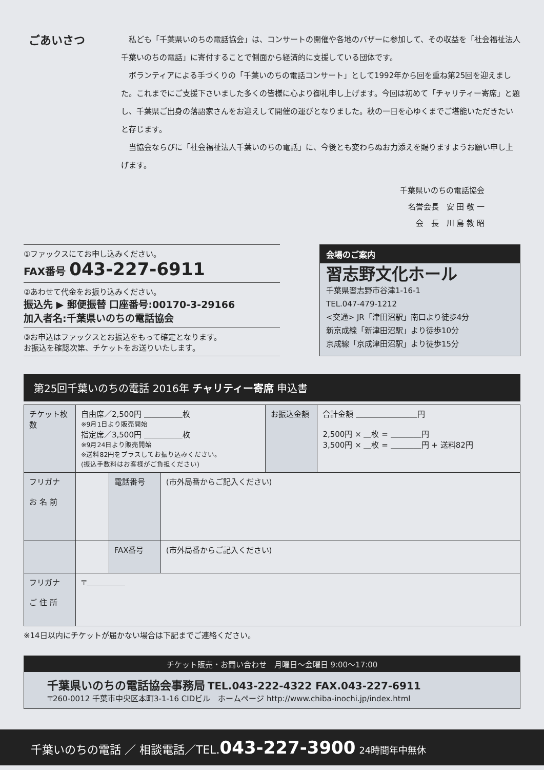ごあいさつ
私ども「千葉県いのちの電話協会」は、コンサートの開催や各地のバザーに参加して、その収益を「社会福祉法人千葉いのちの電話」に寄付することで側面から経済的に支援している団体です。
ボランティアによる手づくりの「千葉いのちの電話コンサート」として1992年から回を重ね第25回を迎えました。これまでにご支援下さいました多くの皆様に心より御礼申し上げます。今回は初めて「チャリティー寄席」と題し、千葉県ご出身の落語家さんをお迎えして開催の運びとなりました。秋の一日を心ゆくまでご堪能いただきたいと存じます。
当協会ならびに「社会福祉法人千葉いのちの電話」に、今後とも変わらぬお力添えを賜りますようお願い申し上げます。
千葉県いのちの電話協会
名誉会長　安 田 敬 一
会　長　川 島 教 昭
①ファックスにてお申し込みください。
FAX番号 043-227-6911
②あわせて代金をお振り込みください。
振込先 ▶ 郵便振替 口座番号:00170-3-29166
加入者名:千葉県いのちの電話協会
③お申込はファックスとお振込をもって確定となります。
お振込を確認次第、チケットをお送りいたします。
会場のご案内
習志野文化ホール
千葉県習志野市谷津1-16-1
TEL.047-479-1212
<交通> JR「津田沼駅」南口より徒歩4分
新京成線「新津田沼駅」より徒歩10分
京成線「京成津田沼駅」より徒歩15分
第25回千葉いのちの電話 2016年 チャリティー寄席 申込書
| チケット枚数 | 自由席／2,500円 ＿＿＿＿＿枚 ※9月1日より販売開始 指定席／3,500円 ＿＿＿＿＿枚 ※9月24日より販売開始 ※送料82円をプラスしてお振り込みください。 (振込手数料はお客様がご負担ください) | お振込金額 | 合計金額 ＿＿＿＿＿＿＿＿円 2,500円 × ＿枚 = ＿＿＿＿円 3,500円 × ＿枚 = ＿＿＿＿円 + 送料82円 |
| フリガナ お 名 前 | | 電話番号 | (市外局番からご記入ください) |
| | | FAX番号 | (市外局番からご記入ください) |
| フリガナ ご 住 所 | 〒＿＿＿＿＿ | | |
※14日以内にチケットが届かない場合は下記までご連絡ください。
チケット販売・お問い合わせ　月曜日～金曜日 9:00～17:00
千葉県いのちの電話協会事務局 TEL.043-222-4322 FAX.043-227-6911
〒260-0012 千葉市中央区本町3-1-16 CIDビル　ホームページ http://www.chiba-inochi.jp/index.html
千葉いのちの電話 ／ 相談電話／TEL.043-227-3900 24時間年中無休